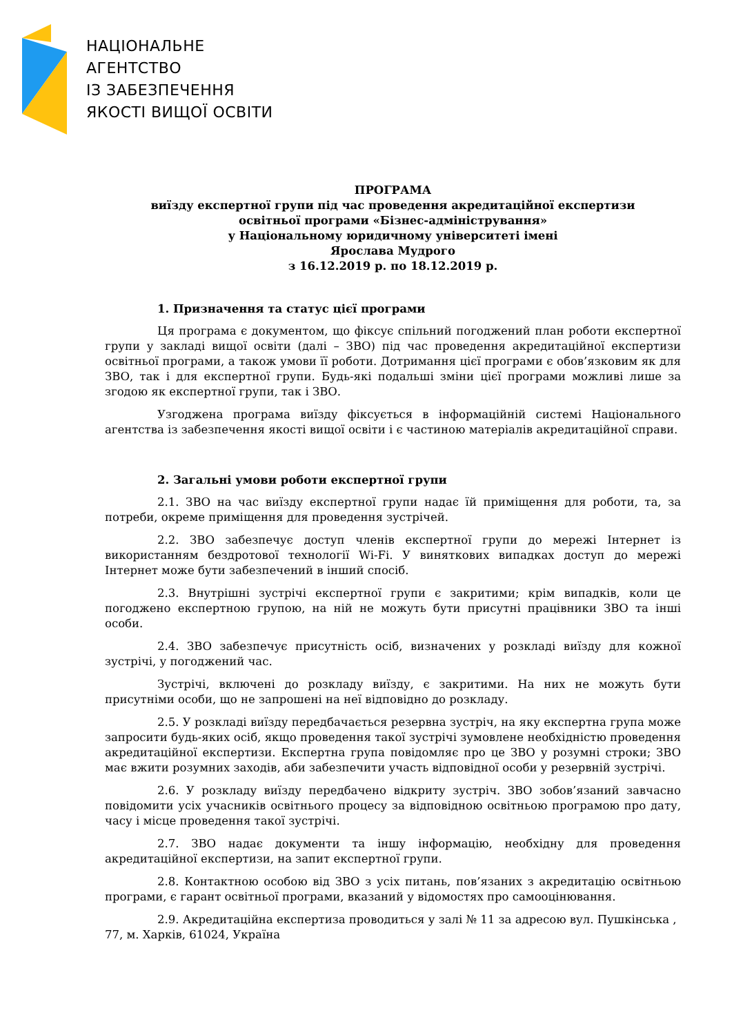НАЦІОНАЛЬНЕ
АГЕНТСТВО
ІЗ ЗАБЕЗПЕЧЕННЯ
ЯКОСТІ ВИЩОЇ ОСВІТИ
ПРОГРАМА
виїзду експертної групи під час проведення акредитаційної експертизи
освітньої програми «Бізнес-адміністрування»
у Національному юридичному університеті імені
Ярослава Мудрого
з 16.12.2019 р. по 18.12.2019 р.
1. Призначення та статус цієї програми
Ця програма є документом, що фіксує спільний погоджений план роботи експертної групи у закладі вищої освіти (далі – ЗВО) під час проведення акредитаційної експертизи освітньої програми, а також умови її роботи. Дотримання цієї програми є обов’язковим як для ЗВО, так і для експертної групи. Будь-які подальші зміни цієї програми можливі лише за згодою як експертної групи, так і ЗВО.
Узгоджена програма виїзду фіксується в інформаційній системі Національного агентства із забезпечення якості вищої освіти і є частиною матеріалів акредитаційної справи.
2. Загальні умови роботи експертної групи
2.1. ЗВО на час виїзду експертної групи надає їй приміщення для роботи, та, за потреби, окреме приміщення для проведення зустрічей.
2.2. ЗВО забезпечує доступ членів експертної групи до мережі Інтернет із використанням бездротової технології Wi-Fi. У виняткових випадках доступ до мережі Інтернет може бути забезпечений в інший спосіб.
2.3. Внутрішні зустрічі експертної групи є закритими; крім випадків, коли це погоджено експертною групою, на ній не можуть бути присутні працівники ЗВО та інші особи.
2.4. ЗВО забезпечує присутність осіб, визначених у розкладі виїзду для кожної зустрічі, у погоджений час.
Зустрічі, включені до розкладу виїзду, є закритими. На них не можуть бути присутніми особи, що не запрошені на неї відповідно до розкладу.
2.5. У розкладі виїзду передбачається резервна зустріч, на яку експертна група може запросити будь-яких осіб, якщо проведення такої зустрічі зумовлене необхідністю проведення акредитаційної експертизи. Експертна група повідомляє про це ЗВО у розумні строки; ЗВО має вжити розумних заходів, аби забезпечити участь відповідної особи у резервній зустрічі.
2.6. У розкладу виїзду передбачено відкриту зустріч. ЗВО зобов’язаний завчасно повідомити усіх учасників освітнього процесу за відповідною освітньою програмою про дату, часу і місце проведення такої зустрічі.
2.7. ЗВО надає документи та іншу інформацію, необхідну для проведення акредитаційної експертизи, на запит експертної групи.
2.8. Контактною особою від ЗВО з усіх питань, пов’язаних з акредитацію освітньою програми, є гарант освітньої програми, вказаний у відомостях про самооцінювання.
2.9. Акредитаційна експертиза проводиться у залі № 11 за адресою вул. Пушкінська , 77, м. Харків, 61024, Україна